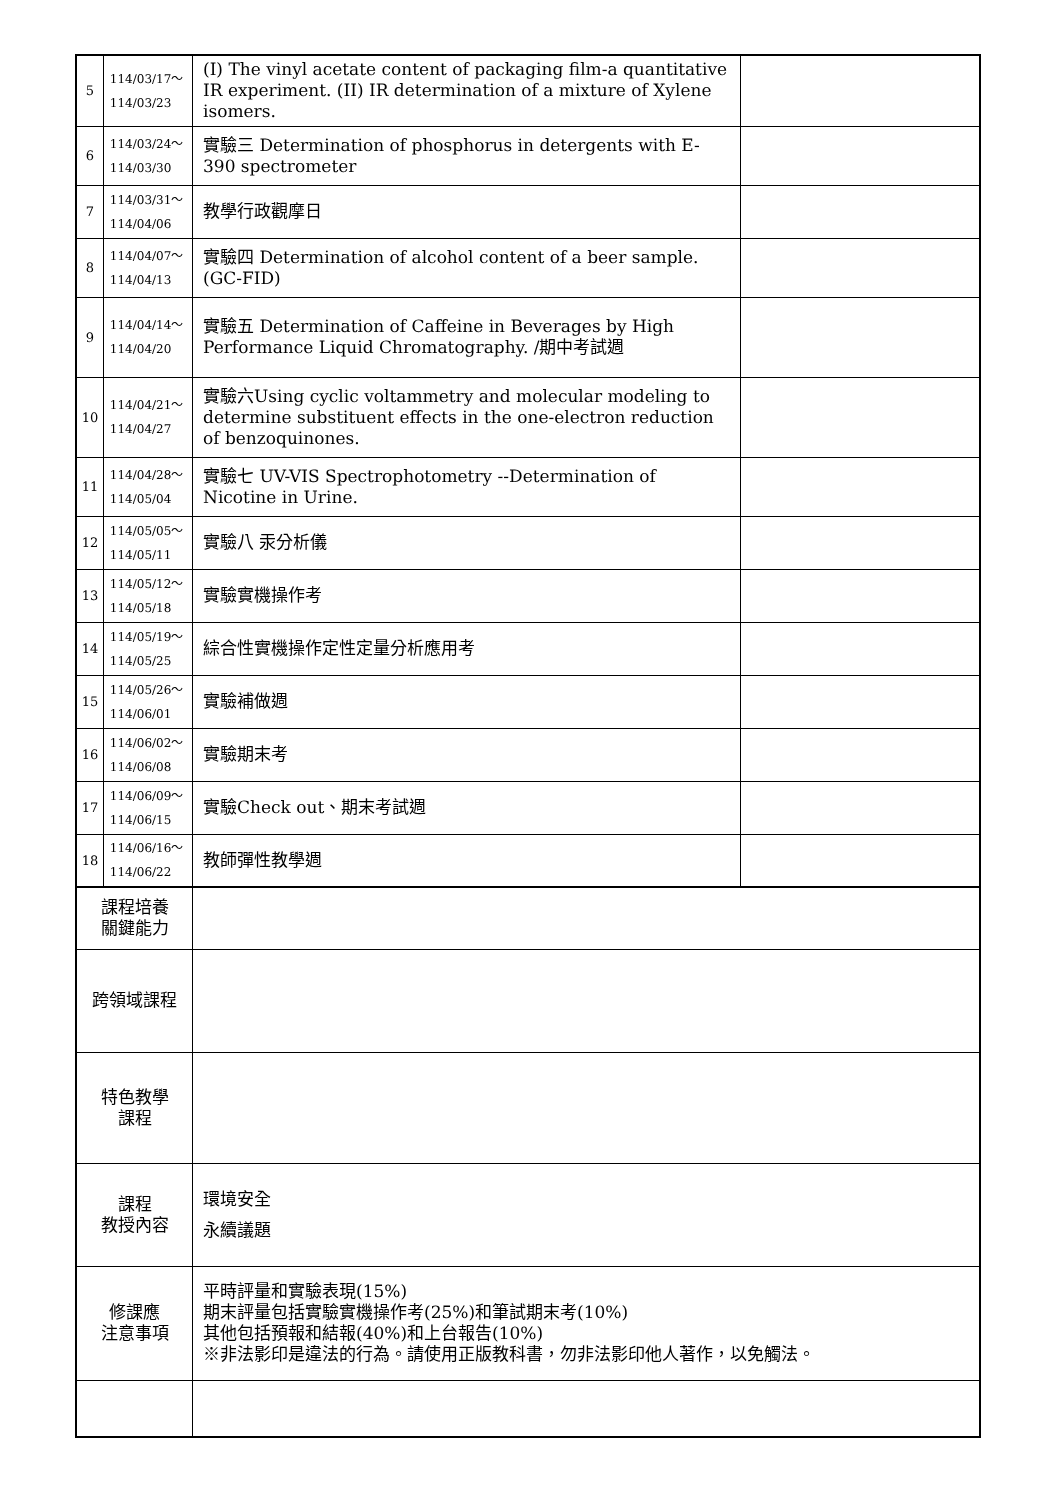| 5 | 114/03/17～ 114/03/23 | (I) The vinyl acetate content of packaging film-a quantitative IR experiment. (II) IR determination of a mixture of Xylene isomers. | |
| 6 | 114/03/24～ 114/03/30 | 實驗三 Determination of phosphorus in detergents with E-390 spectrometer | |
| 7 | 114/03/31～ 114/04/06 | 教學行政觀摩日 | |
| 8 | 114/04/07～ 114/04/13 | 實驗四 Determination of alcohol content of a beer sample.(GC-FID) | |
| 9 | 114/04/14～ 114/04/20 | 實驗五 Determination of Caffeine in Beverages by High Performance Liquid Chromatography. /期中考試週 | |
| 10 | 114/04/21～ 114/04/27 | 實驗六Using cyclic voltammetry and molecular modeling to determine substituent effects in the one-electron reduction of benzoquinones. | |
| 11 | 114/04/28～ 114/05/04 | 實驗七 UV-VIS Spectrophotometry --Determination of Nicotine in Urine. | |
| 12 | 114/05/05～ 114/05/11 | 實驗八 汞分析儀 | |
| 13 | 114/05/12～ 114/05/18 | 實驗實機操作考 | |
| 14 | 114/05/19～ 114/05/25 | 綜合性實機操作定性定量分析應用考 | |
| 15 | 114/05/26～ 114/06/01 | 實驗補做週 | |
| 16 | 114/06/02～ 114/06/08 | 實驗期末考 | |
| 17 | 114/06/09～ 114/06/15 | 實驗Check out、期末考試週 | |
| 18 | 114/06/16～ 114/06/22 | 教師彈性教學週 | |
| 課程培養 關鍵能力 | | | |
| 跨領域課程 | | | |
| 特色教學 課程 | | | |
| 課程 教授內容 | | 環境安全 永續議題 | |
| 修課應 注意事項 | | 平時評量和實驗表現(15%) 期末評量包括實驗實機操作考(25%)和筆試期末考(10%) 其他包括預報和結報(40%)和上台報告(10%) ※非法影印是違法的行為。請使用正版教科書，勿非法影印他人著作，以免觸法。 | |